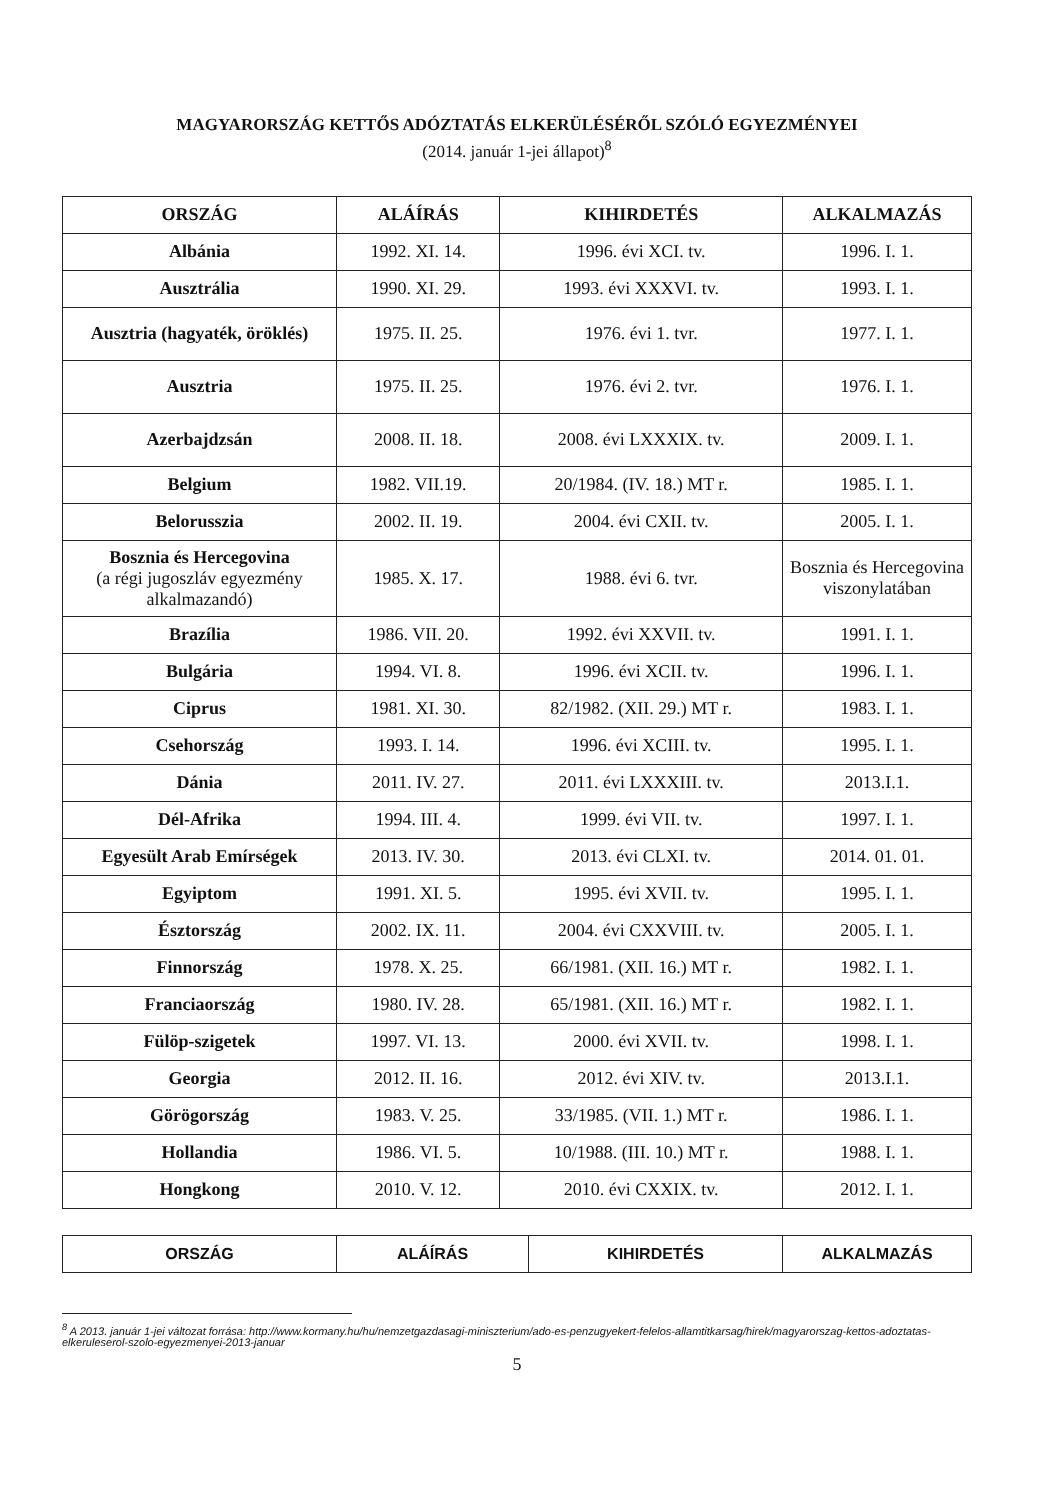MAGYARORSZÁG KETTŐS ADÓZTATÁS ELKERÜLÉSÉRŐL SZÓLÓ EGYEZMÉNYEI
(2014. január 1-jei állapot)<sup>8</sup>
| ORSZÁG | ALÁÍRÁS | KIHIRDETÉS | ALKALMAZÁS |
| --- | --- | --- | --- |
| Albánia | 1992. XI. 14. | 1996. évi XCI. tv. | 1996. I. 1. |
| Ausztrália | 1990. XI. 29. | 1993. évi XXXVI. tv. | 1993. I. 1. |
| Ausztria (hagyaték, öröklés) | 1975. II. 25. | 1976. évi 1. tvr. | 1977. I. 1. |
| Ausztria | 1975. II. 25. | 1976. évi 2. tvr. | 1976. I. 1. |
| Azerbajdzsán | 2008. II. 18. | 2008. évi LXXXIX. tv. | 2009. I. 1. |
| Belgium | 1982. VII.19. | 20/1984. (IV. 18.) MT r. | 1985. I. 1. |
| Belorusszia | 2002. II. 19. | 2004. évi CXII. tv. | 2005. I. 1. |
| Bosznia és Hercegovina (a régi jugoszláv egyezmény alkalmazandó) | 1985. X. 17. | 1988. évi 6. tvr. | Bosznia és Hercegovina viszonylatában |
| Brazília | 1986. VII. 20. | 1992. évi XXVII. tv. | 1991. I. 1. |
| Bulgária | 1994. VI. 8. | 1996. évi XCII. tv. | 1996. I. 1. |
| Ciprus | 1981. XI. 30. | 82/1982. (XII. 29.) MT r. | 1983. I. 1. |
| Csehország | 1993. I. 14. | 1996. évi XCIII. tv. | 1995. I. 1. |
| Dánia | 2011. IV. 27. | 2011. évi LXXXIII. tv. | 2013.I.1. |
| Dél-Afrika | 1994. III. 4. | 1999. évi VII. tv. | 1997. I. 1. |
| Egyesült Arab Emírségek | 2013. IV. 30. | 2013. évi CLXI. tv. | 2014. 01. 01. |
| Egyiptom | 1991. XI. 5. | 1995. évi XVII. tv. | 1995. I. 1. |
| Észtország | 2002. IX. 11. | 2004. évi CXXVIII. tv. | 2005. I. 1. |
| Finnország | 1978. X. 25. | 66/1981. (XII. 16.) MT r. | 1982. I. 1. |
| Franciaország | 1980. IV. 28. | 65/1981. (XII. 16.) MT r. | 1982. I. 1. |
| Fülöp-szigetek | 1997. VI. 13. | 2000. évi XVII. tv. | 1998. I. 1. |
| Georgia | 2012. II. 16. | 2012. évi XIV. tv. | 2013.I.1. |
| Görögország | 1983. V. 25. | 33/1985. (VII. 1.) MT r. | 1986. I. 1. |
| Hollandia | 1986. VI. 5. | 10/1988. (III. 10.) MT r. | 1988. I. 1. |
| Hongkong | 2010. V. 12. | 2010. évi CXXIX. tv. | 2012. I. 1. |
| ORSZÁG | ALÁÍRÁS | KIHIRDETÉS | ALKALMAZÁS |
| --- | --- | --- | --- |
<sup>8</sup> A 2013. január 1-jei változat forrása: http://www.kormany.hu/hu/nemzetgazdasagi-miniszterium/ado-es-penzugyekert-felelos-allamtitkarsag/hirek/magyarorszag-kettos-adoztatas-elkeruleserol-szolo-egyezmenyei-2013-januar
5